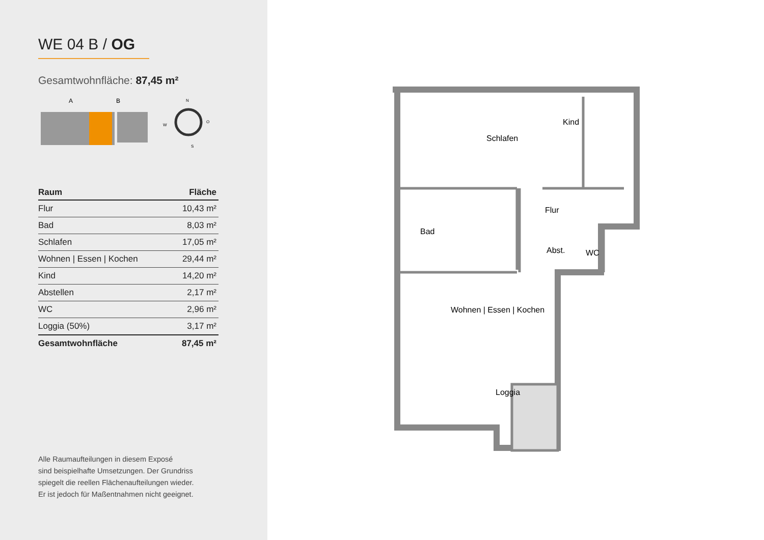WE 04 B / OG
Gesamtwohnfläche: 87,45 m²
A
B
N
O
W
S
| Raum | Fläche |
| --- | --- |
| Flur | 10,43 m² |
| Bad | 8,03 m² |
| Schlafen | 17,05 m² |
| Wohnen / Essen / Kochen | 29,44 m² |
| Kind | 14,20 m² |
| Abstellen | 2,17 m² |
| WC | 2,96 m² |
| Loggia (50%) | 3,17 m² |
| Gesamtwohnfläche | 87,45 m² |
Alle Raumaufteilungen in diesem Exposé
sind beispielhafte Umsetzungen. Der Grundriss
spiegelt die reellen Flächenaufteilungen wieder.
Er ist jedoch für Maßentnahmen nicht geeignet.
Schlafen
Kind
Flur
Bad
Abst.
WC
Wohnen | Essen | Kochen
Loggia